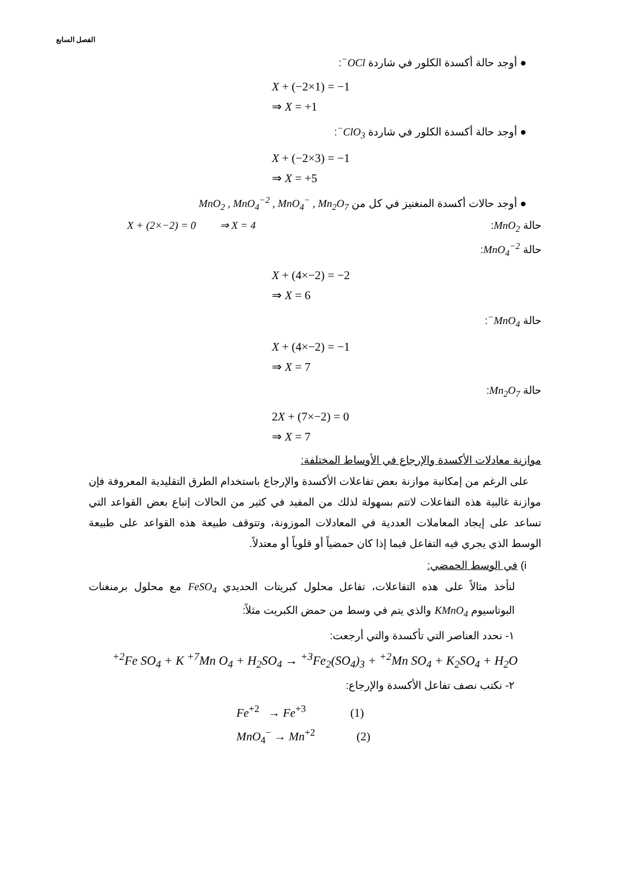الفصل السابع
● أوجد حالة أكسدة الكلور في شاردة OCl<sup>−</sup>:
X + (−2×1) = −1
⇒ X = +1
● أوجد حالة أكسدة الكلور في شاردة ClO<sub>3</sub><sup>−</sup>:
X + (−2×3) = −1
⇒ X = +5
● أوجد حالات أكسدة المنغنيز في كل من MnO<sub>2</sub> , MnO<sub>4</sub><sup>−2</sup> , MnO<sub>4</sub><sup>−</sup> , Mn<sub>2</sub>O<sub>7</sub>
حالة MnO<sub>2</sub>: X + (2×−2) = 0 ⇒ X = 4
حالة MnO<sub>4</sub><sup>−2</sup>:
X + (4×−2) = −2
⇒ X = 6
حالة MnO<sub>4</sub><sup>−</sup>:
X + (4×−2) = −1
⇒ X = 7
حالة Mn<sub>2</sub>O<sub>7</sub>:
2X + (7×−2) = 0
⇒ X = 7
موازنة معادلات الأكسدة والإرجاع في الأوساط المختلفة:
على الرغم من إمكانية موازنة بعض تفاعلات الأكسدة والإرجاع باستخدام الطرق التقليدية المعروفة فإن موازنة غالبية هذه التفاعلات لاتتم بسهولة لذلك من المفيد في كثير من الحالات إتباع بعض القواعد التي تساعد على إيجاد المعاملات العددية في المعادلات الموزونة، وتتوقف طبيعة هذه القواعد على طبيعة الوسط الذي يجري فيه التفاعل فيما إذا كان حمضياً أو قلوياً أو معتدلاً.
i) في الوسط الحمضي:
لنأخذ مثالاً على هذه التفاعلات، تفاعل محلول كبريتات الحديدي FeSO<sub>4</sub> مع محلول برمنغنات البوتاسيوم KMnO<sub>4</sub> والذي يتم في وسط من حمض الكبريت مثلاً:
١- نحدد العناصر التي تأكسدة والتي أرجعت:
<sup>+2</sup>Fe SO<sub>4</sub> + K <sup>+7</sup>Mn O<sub>4</sub> + H<sub>2</sub>SO<sub>4</sub> → <sup>+3</sup>Fe<sub>2</sub>(SO<sub>4</sub>)<sub>3</sub> + <sup>+2</sup>Mn SO<sub>4</sub> + K<sub>2</sub>SO<sub>4</sub> + H<sub>2</sub>O
٢- نكتب نصف تفاعل الأكسدة والإرجاع:
Fe<sup>+2</sup> → Fe<sup>+3</sup> (1)
MnO<sub>4</sub><sup>−</sup> → Mn<sup>+2</sup> (2)